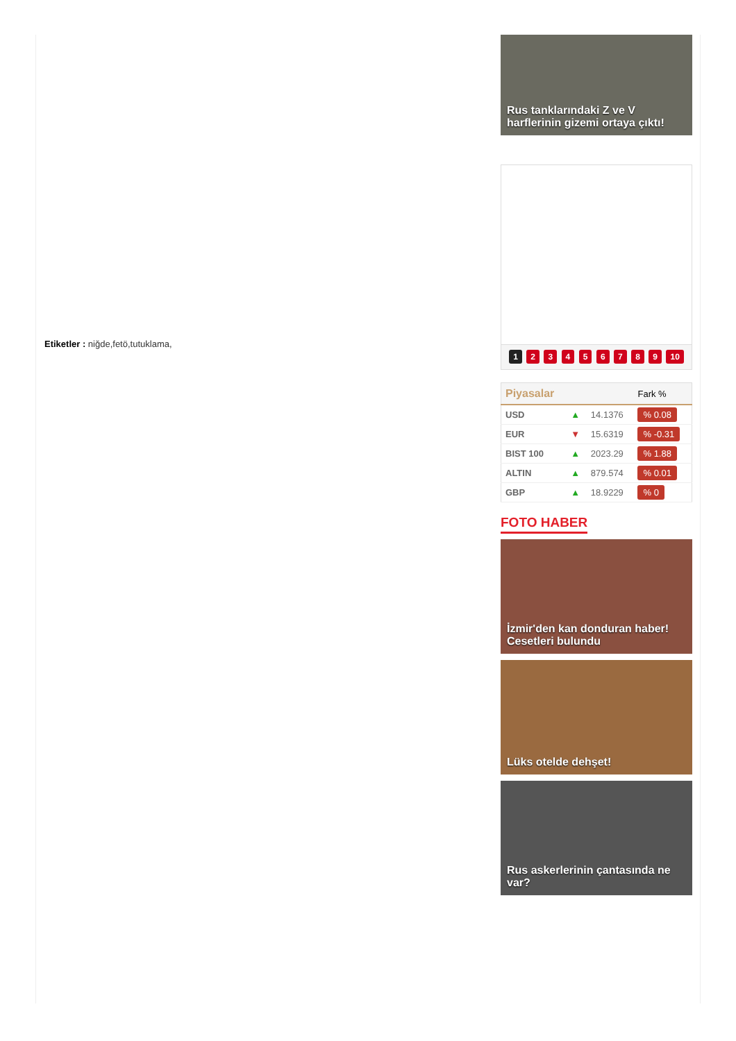Etiketler : niğde,fetö,tutuklama,
Rus tanklarındaki Z ve V harflerinin gizemi ortaya çıktı!
1 2 3 4 5 6 7 8 9 10
| Piyasalar | | | Fark % |
| --- | --- | --- | --- |
| USD | ▲ | 14.1376 | % 0.08 |
| EUR | ▼ | 15.6319 | % -0.31 |
| BIST 100 | ▲ | 2023.29 | % 1.88 |
| ALTIN | ▲ | 879.574 | % 0.01 |
| GBP | ▲ | 18.9229 | % 0 |
FOTO HABER
İzmir'den kan donduran haber! Cesetleri bulundu
Lüks otelde dehşet!
Rus askerlerinin çantasında ne var?